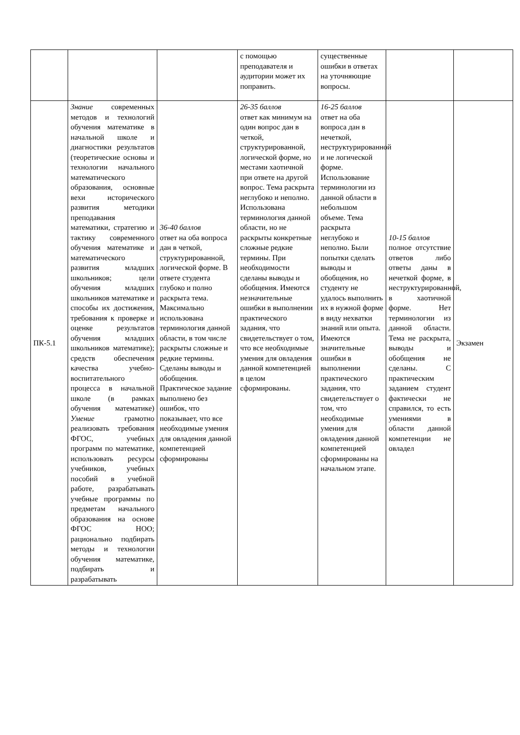| | | | с помощью преподавателя и аудитории может их поправить. | существенные ошибки в ответах на уточняющие вопросы. | | |
| ПК-5.1 | Знание современных методов и технологий обучения математике в начальной школе и диагностики результатов (теоретические основы и технологии начального математического образования, основные вехи исторического развития методики преподавания математики, стратегию и тактику современного обучения математике и математического развития младших школьников; цели обучения младших школьников математике и способы их достижения, требования к проверке и оценке результатов обучения младших школьников математике); средств обеспечения качества учебно-воспитательного процесса в начальной школе (в рамках обучения математике) Умение грамотно реализовать требования ФГОС, учебных программ по математике, использовать ресурсы учебников, учебных пособий в учебной работе, разрабатывать учебные программы по предметам начального образования на основе ФГОС НОО; рационально подбирать методы и технологии обучения математике, подбирать и разрабатывать | 36-40 баллов ответ на оба вопроса дан в четкой, структурированной, логической форме. В ответе студента глубоко и полно раскрыта тема. Максимально использована терминология данной области, в том числе раскрыты сложные и редкие термины. Сделаны выводы и обобщения. Практическое задание выполнено без ошибок, что показывает, что все необходимые умения для овладения данной компетенцией сформированы | 26-35 баллов ответ как минимум на один вопрос дан в четкой, структурированной, логической форме, но местами хаотичной при ответе на другой вопрос. Тема раскрыта неглубоко и неполно. Использована терминология данной области, но не раскрыты конкретные сложные редкие термины. При необходимости сделаны выводы и обобщения. Имеются незначительные ошибки в выполнении практического задания, что свидетельствует о том, что все необходимые умения для овладения данной компетенцией в целом сформированы. | 16-25 баллов ответ на оба вопроса дан в нечеткой, неструктурированной и не логической форме. Использование терминологии из данной области в небольшом объеме. Тема раскрыта неглубоко и неполно. Были попытки сделать выводы и обобщения, но студенту не удалось выполнить их в нужной форме в виду нехватки знаний или опыта. Имеются значительные ошибки в выполнении практического задания, что свидетельствует о том, что необходимые умения для овладения данной компетенцией сформированы на начальном этапе. | 10-15 баллов полное отсутствие ответов либо ответы даны в нечеткой форме, в неструктурированной, в хаотичной форме. Нет терминологии из данной области. Тема не раскрыта, выводы и обобщения не сделаны. С практическим заданием студент фактически не справился, то есть умениями в области данной компетенции не овладел | Экзамен |